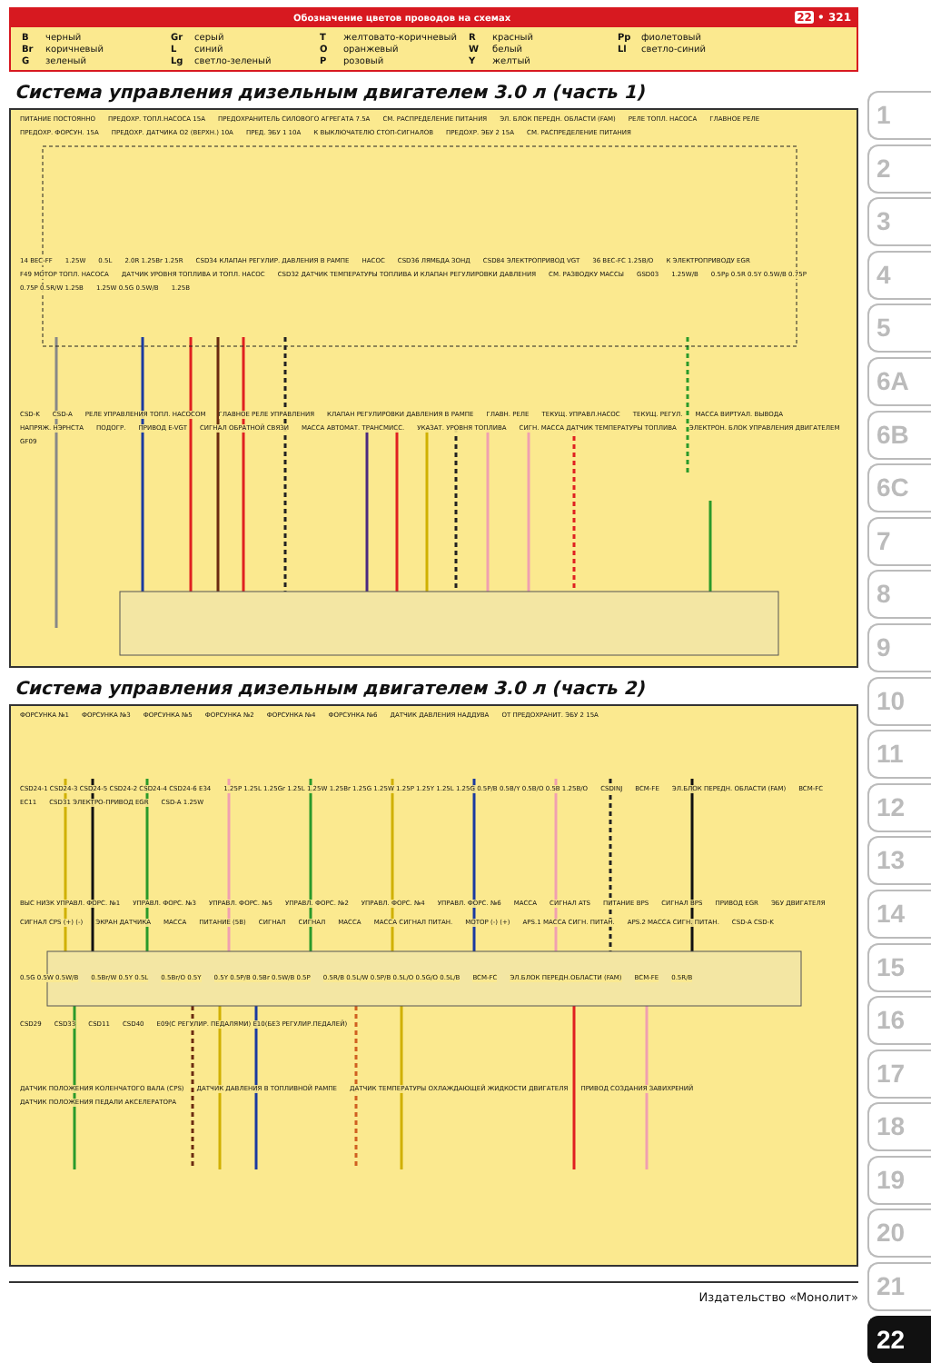Обозначение цветов проводов на схемах
22 • 321
| B | черный | Gr | серый | T | желтовато-коричневый | R | красный | Pp | фиолетовый |
| Br | коричневый | L | синий | O | оранжевый | W | белый | Ll | светло-синий |
| G | зеленый | Lg | светло-зеленый | P | розовый | Y | желтый | | |
Система управления дизельным двигателем 3.0 л (часть 1)
ПИТАНИЕ ПОСТОЯННО ПРЕДОХР. ТОПЛ.НАСОСА 15A ПРЕДОХРАНИТЕЛЬ СИЛОВОГО АГРЕГАТА 7.5A СМ. РАСПРЕДЕЛЕНИЕ ПИТАНИЯ ЭЛ. БЛОК ПЕРЕДН. ОБЛАСТИ (FAM) РЕЛЕ ТОПЛ. НАСОСА ГЛАВНОЕ РЕЛЕ ПРЕДОХР. ФОРСУН. 15A ПРЕДОХР. ДАТЧИКА O2 (ВЕРХН.) 10A ПРЕД. ЭБУ 1 10A К ВЫКЛЮЧАТЕЛЮ СТОП-СИГНАЛОВ ПРЕДОХР. ЭБУ 2 15A СМ. РАСПРЕДЕЛЕНИЕ ПИТАНИЯ
14 BEC-FF 1.25W 0.5L 2.0R 1.25Br 1.25R CSD34 КЛАПАН РЕГУЛИР. ДАВЛЕНИЯ В РАМПЕ НАСОС CSD36 ЛЯМБДА ЗОНД CSD84 ЭЛЕКТРОПРИВОД VGT 36 BEC-FC 1.25B/O К ЭЛЕКТРОПРИВОДУ EGR F49 МОТОР ТОПЛ. НАСОСА ДАТЧИК УРОВНЯ ТОПЛИВА И ТОПЛ. НАСОС CSD32 ДАТЧИК ТЕМПЕРАТУРЫ ТОПЛИВА И КЛАПАН РЕГУЛИРОВКИ ДАВЛЕНИЯ СМ. РАЗВОДКУ МАССЫ GSD03 1.25W/B 0.5Pp 0.5R 0.5Y 0.5W/B 0.75P 0.75P 0.5R/W 1.25B 1.25W 0.5G 0.5W/B 1.25B
CSD-K CSD-A РЕЛЕ УПРАВЛЕНИЯ ТОПЛ. НАСОСОМ ГЛАВНОЕ РЕЛЕ УПРАВЛЕНИЯ КЛАПАН РЕГУЛИРОВКИ ДАВЛЕНИЯ В РАМПЕ ГЛАВН. РЕЛЕ ТЕКУЩ. УПРАВЛ.НАСОС ТЕКУЩ. РЕГУЛ. МАССА ВИРТУАЛ. ВЫВОДА НАПРЯЖ. НЭРНСТА ПОДОГР. ПРИВОД E-VGT СИГНАЛ ОБРАТНОЙ СВЯЗИ МАССА АВТОМАТ. ТРАНСМИСС. УКАЗАТ. УРОВНЯ ТОПЛИВА СИГН. МАССА ДАТЧИК ТЕМПЕРАТУРЫ ТОПЛИВА ЭЛЕКТРОН. БЛОК УПРАВЛЕНИЯ ДВИГАТЕЛЕМ GF09
Система управления дизельным двигателем 3.0 л (часть 2)
ФОРСУНКА №1 ФОРСУНКА №3 ФОРСУНКА №5 ФОРСУНКА №2 ФОРСУНКА №4 ФОРСУНКА №6 ДАТЧИК ДАВЛЕНИЯ НАДДУВА ОТ ПРЕДОХРАНИТ. ЭБУ 2 15A
CSD24-1 CSD24-3 CSD24-5 CSD24-2 CSD24-4 CSD24-6 E34 1.25P 1.25L 1.25Gr 1.25L 1.25W 1.25Br 1.25G 1.25W 1.25P 1.25Y 1.25L 1.25G 0.5P/B 0.5B/Y 0.5B/O 0.5B 1.25B/O CSDINJ BCM-FE ЭЛ.БЛОК ПЕРЕДН. ОБЛАСТИ (FAM) BCM-FC EC11 CSD31 ЭЛЕКТРО-ПРИВОД EGR CSD-A 1.25W
ВЫС НИЗК УПРАВЛ. ФОРС. №1 УПРАВЛ. ФОРС. №3 УПРАВЛ. ФОРС. №5 УПРАВЛ. ФОРС. №2 УПРАВЛ. ФОРС. №4 УПРАВЛ. ФОРС. №6 МАССА СИГНАЛ ATS ПИТАНИЕ BPS СИГНАЛ BPS ПРИВОД EGR ЭБУ ДВИГАТЕЛЯ
СИГНАЛ CPS (+) (-) ЭКРАН ДАТЧИКА МАССА ПИТАНИЕ (5В) СИГНАЛ СИГНАЛ МАССА МАССА СИГНАЛ ПИТАН. МОТОР (-) (+) APS.1 МАССА СИГН. ПИТАН. APS.2 МАССА СИГН. ПИТАН. CSD-A CSD-K
0.5G 0.5W 0.5W/B 0.5Br/W 0.5Y 0.5L 0.5Br/O 0.5Y 0.5Y 0.5P/B 0.5Br 0.5W/B 0.5P 0.5R/B 0.5L/W 0.5P/B 0.5L/O 0.5G/O 0.5L/B BCM-FC ЭЛ.БЛОК ПЕРЕДН.ОБЛАСТИ (FAM) BCM-FE 0.5R/B
CSD29 CSD33 CSD11 CSD40 E09(С РЕГУЛИР. ПЕДАЛЯМИ) E10(БЕЗ РЕГУЛИР.ПЕДАЛЕЙ)
ДАТЧИК ПОЛОЖЕНИЯ КОЛЕНЧАТОГО ВАЛА (CPS) ДАТЧИК ДАВЛЕНИЯ В ТОПЛИВНОЙ РАМПЕ ДАТЧИК ТЕМПЕРАТУРЫ ОХЛАЖДАЮЩЕЙ ЖИДКОСТИ ДВИГАТЕЛЯ ПРИВОД СОЗДАНИЯ ЗАВИХРЕНИЙ ДАТЧИК ПОЛОЖЕНИЯ ПЕДАЛИ АКСЕЛЕРАТОРА
Издательство «Монолит»
1
2
3
4
5
6A
6B
6C
7
8
9
10
11
12
13
14
15
16
17
18
19
20
21
22